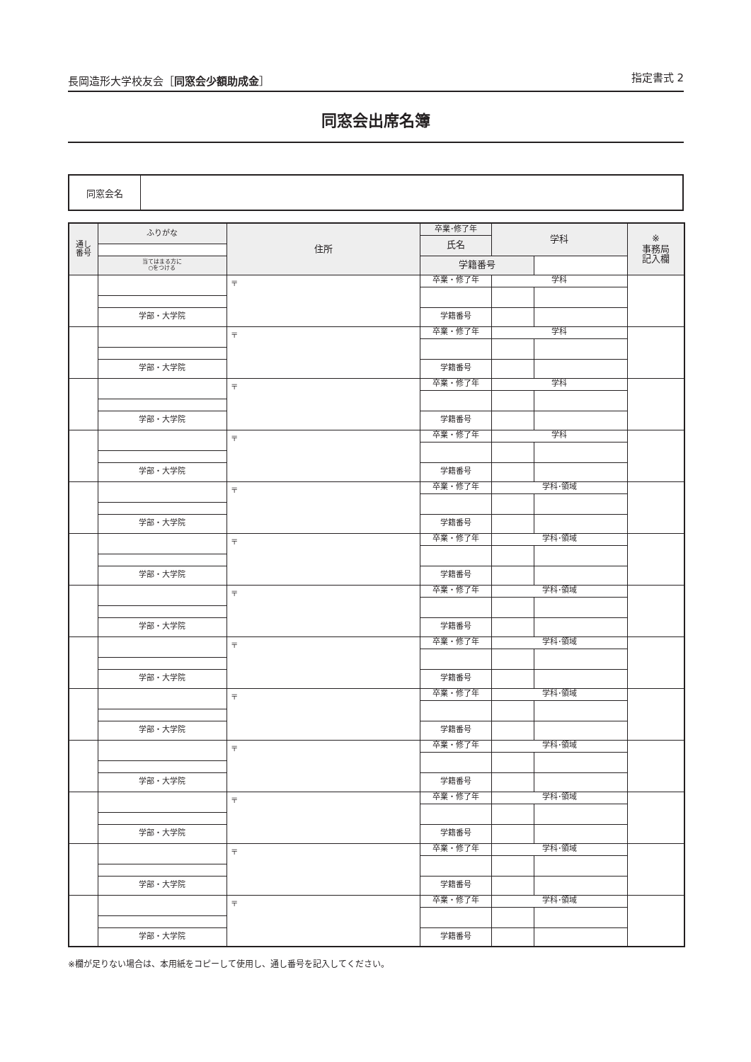長岡造形大学校友会［同窓会少額助成金］ 指定書式 2
同窓会出席名簿
同窓会名
| 通し 番号 | ふりがな | 住所 | 卒業･修了年 | 学科 | | ※ 事務局 記入欄 | |
| --- | --- | --- | --- | --- | --- | --- | --- |
| | | | 氏名 | | | | |
| | 当てはまる方に ○をつける | | 学籍番号 | | | | |
| | | 〒 | 卒業・修了年 | 学科 | | | |
| | 学部・大学院 | | 学籍番号 | | | | |
| | | 〒 | 卒業・修了年 | 学科 | | | |
| | 学部・大学院 | | 学籍番号 | | | | |
| | | 〒 | 卒業・修了年 | 学科 | | | |
| | 学部・大学院 | | 学籍番号 | | | | |
| | | 〒 | 卒業・修了年 | 学科 | | | |
| | 学部・大学院 | | 学籍番号 | | | | |
| | | 〒 | 卒業・修了年 | 学科･領域 | | | |
| | 学部・大学院 | | 学籍番号 | | | | |
| | | 〒 | 卒業・修了年 | 学科･領域 | | | |
| | 学部・大学院 | | 学籍番号 | | | | |
| | | 〒 | 卒業・修了年 | 学科･領域 | | | |
| | 学部・大学院 | | 学籍番号 | | | | |
| | | 〒 | 卒業・修了年 | 学科･領域 | | | |
| | 学部・大学院 | | 学籍番号 | | | | |
| | | 〒 | 卒業・修了年 | 学科･領域 | | | |
| | 学部・大学院 | | 学籍番号 | | | | |
| | | 〒 | 卒業・修了年 | 学科･領域 | | | |
| | 学部・大学院 | | 学籍番号 | | | | |
| | | 〒 | 卒業・修了年 | 学科･領域 | | | |
| | 学部・大学院 | | 学籍番号 | | | | |
| | | 〒 | 卒業・修了年 | 学科･領域 | | | |
| | 学部・大学院 | | 学籍番号 | | | | |
| | | 〒 | 卒業・修了年 | 学科･領域 | | | |
| | 学部・大学院 | | 学籍番号 | | | | |
※欄が足りない場合は、本用紙をコピーして使用し、通し番号を記入してください。